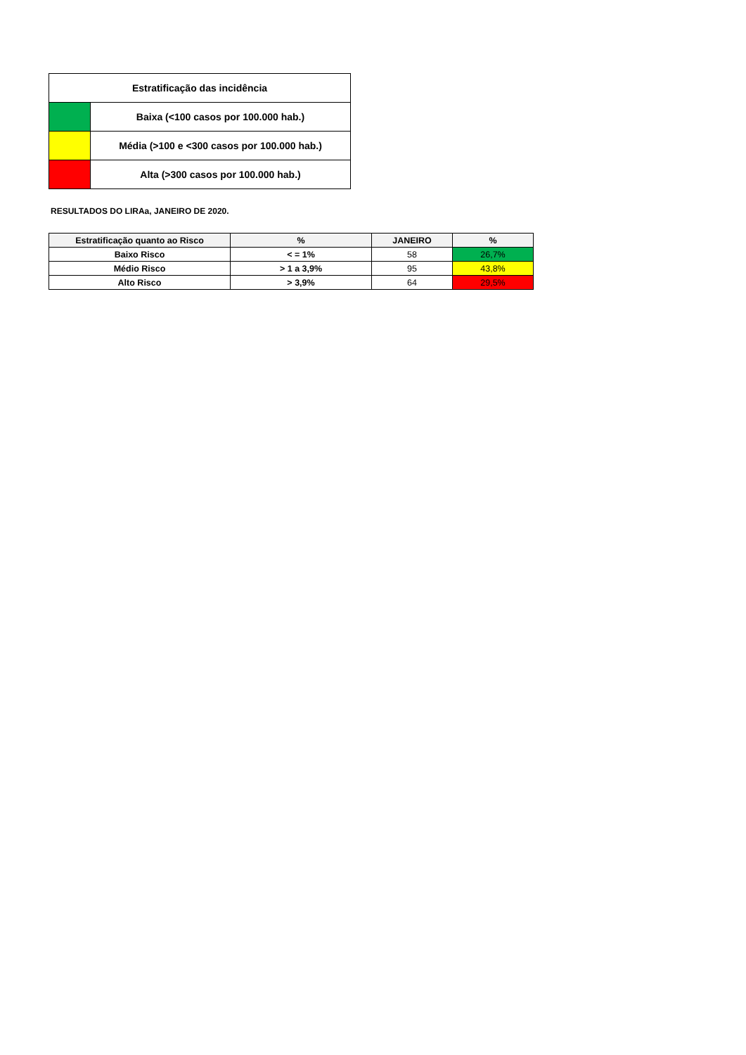| Estratificação das incidência | |
| --- | --- |
| | Baixa (<100 casos por 100.000 hab.) |
| | Média (>100 e <300 casos por 100.000 hab.) |
| | Alta (>300 casos por 100.000 hab.) |
RESULTADOS DO LIRAa, JANEIRO DE 2020.
| Estratificação quanto ao Risco | % | JANEIRO | % |
| --- | --- | --- | --- |
| Baixo Risco | < = 1% | 58 | 26,7% |
| Médio Risco | > 1 a 3,9% | 95 | 43,8% |
| Alto Risco | > 3,9% | 64 | 29,5% |